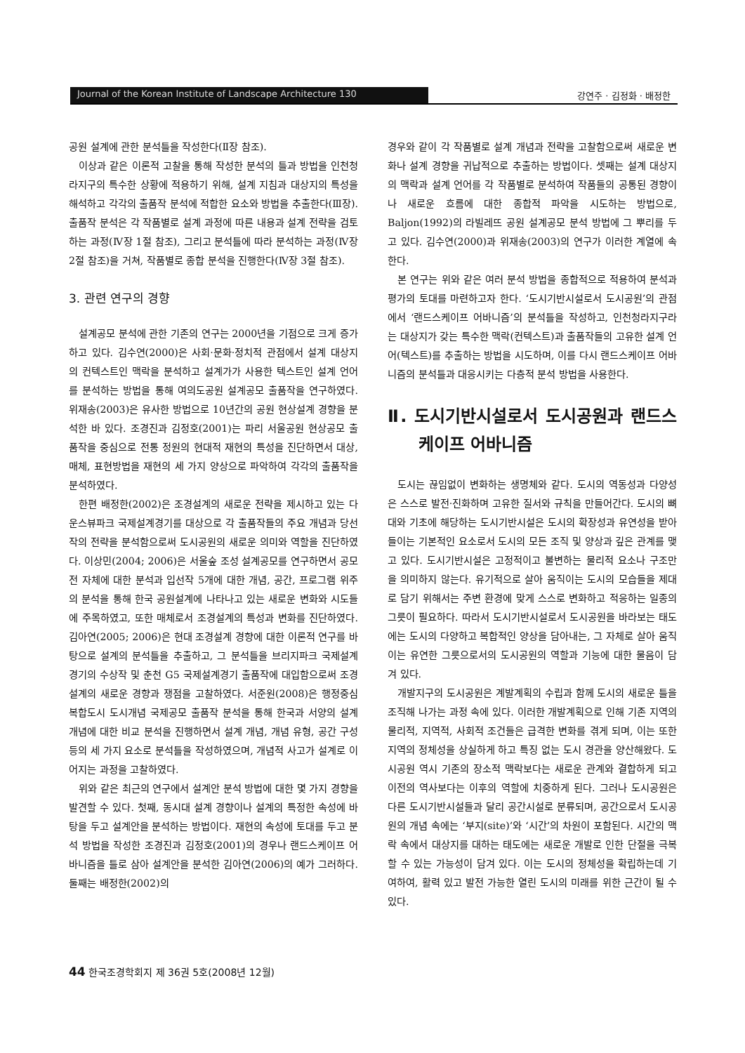Journal of the Korean Institute of Landscape Architecture 130 강연주 · 김정화 · 배정한
공원 설계에 관한 분석틀을 작성한다(Ⅱ장 참조).
이상과 같은 이론적 고찰을 통해 작성한 분석의 틀과 방법을 인천청라지구의 특수한 상황에 적용하기 위해, 설계 지침과 대상지의 특성을 해석하고 각각의 출품작 분석에 적합한 요소와 방법을 추출한다(Ⅲ장). 출품작 분석은 각 작품별로 설계 과정에 따른 내용과 설계 전략을 검토하는 과정(Ⅳ장 1절 참조), 그리고 분석틀에 따라 분석하는 과정(Ⅳ장 2절 참조)을 거쳐, 작품별로 종합 분석을 진행한다(Ⅳ장 3절 참조).
3. 관련 연구의 경향
설계공모 분석에 관한 기존의 연구는 2000년을 기점으로 크게 증가하고 있다. 김수연(2000)은 사회·문화·정치적 관점에서 설계 대상지의 컨텍스트인 맥락을 분석하고 설계가가 사용한 텍스트인 설계 언어를 분석하는 방법을 통해 여의도공원 설계공모 출품작을 연구하였다. 위재송(2003)은 유사한 방법으로 10년간의 공원 현상설계 경향을 분석한 바 있다. 조경진과 김정호(2001)는 파리 서울공원 현상공모 출품작을 중심으로 전통 정원의 현대적 재현의 특성을 진단하면서 대상, 매체, 표현방법을 재현의 세 가지 양상으로 파악하여 각각의 출품작을 분석하였다.
한편 배정한(2002)은 조경설계의 새로운 전략을 제시하고 있는 다운스뷰파크 국제설계경기를 대상으로 각 출품작들의 주요 개념과 당선작의 전략을 분석함으로써 도시공원의 새로운 의미와 역할을 진단하였다. 이상민(2004; 2006)은 서울숲 조성 설계공모를 연구하면서 공모전 자체에 대한 분석과 입선작 5개에 대한 개념, 공간, 프로그램 위주의 분석을 통해 한국 공원설계에 나타나고 있는 새로운 변화와 시도들에 주목하였고, 또한 매체로서 조경설계의 특성과 변화를 진단하였다. 김아연(2005; 2006)은 현대 조경설계 경향에 대한 이론적 연구를 바탕으로 설계의 분석틀을 추출하고, 그 분석틀을 브리지파크 국제설계경기의 수상작 및 춘천 G5 국제설계경기 출품작에 대입함으로써 조경설계의 새로운 경향과 쟁점을 고찰하였다. 서준원(2008)은 행정중심복합도시 도시개념 국제공모 출품작 분석을 통해 한국과 서양의 설계 개념에 대한 비교 분석을 진행하면서 설계 개념, 개념 유형, 공간 구성 등의 세 가지 요소로 분석틀을 작성하였으며, 개념적 사고가 설계로 이어지는 과정을 고찰하였다.
위와 같은 최근의 연구에서 설계안 분석 방법에 대한 몇 가지 경향을 발견할 수 있다. 첫째, 동시대 설계 경향이나 설계의 특정한 속성에 바탕을 두고 설계안을 분석하는 방법이다. 재현의 속성에 토대를 두고 분석 방법을 작성한 조경진과 김정호(2001)의 경우나 랜드스케이프 어바니즘을 틀로 삼아 설계안을 분석한 김아연(2006)의 예가 그러하다. 둘째는 배정한(2002)의
경우와 같이 각 작품별로 설계 개념과 전략을 고찰함으로써 새로운 변화나 설계 경향을 귀납적으로 추출하는 방법이다. 셋째는 설계 대상지의 맥락과 설계 언어를 각 작품별로 분석하여 작품들의 공통된 경향이나 새로운 흐름에 대한 종합적 파악을 시도하는 방법으로, Baljon(1992)의 라빌레뜨 공원 설계공모 분석 방법에 그 뿌리를 두고 있다. 김수연(2000)과 위재송(2003)의 연구가 이러한 계열에 속한다.
본 연구는 위와 같은 여러 분석 방법을 종합적으로 적용하여 분석과 평가의 토대를 마련하고자 한다. ‘도시기반시설로서 도시공원’의 관점에서 ‘랜드스케이프 어바니즘’의 분석틀을 작성하고, 인천청라지구라는 대상지가 갖는 특수한 맥락(컨텍스트)과 출품작들의 고유한 설계 언어(텍스트)를 추출하는 방법을 시도하며, 이를 다시 랜드스케이프 어바니즘의 분석틀과 대응시키는 다층적 분석 방법을 사용한다.
Ⅱ. 도시기반시설로서 도시공원과 랜드스케이프 어바니즘
도시는 끊임없이 변화하는 생명체와 같다. 도시의 역동성과 다양성은 스스로 발전·진화하며 고유한 질서와 규칙을 만들어간다. 도시의 뼈대와 기초에 해당하는 도시기반시설은 도시의 확장성과 유연성을 받아들이는 기본적인 요소로서 도시의 모든 조직 및 양상과 깊은 관계를 맺고 있다. 도시기반시설은 고정적이고 불변하는 물리적 요소나 구조만을 의미하지 않는다. 유기적으로 살아 움직이는 도시의 모습들을 제대로 담기 위해서는 주변 환경에 맞게 스스로 변화하고 적응하는 일종의 그릇이 필요하다. 따라서 도시기반시설로서 도시공원을 바라보는 태도에는 도시의 다양하고 복합적인 양상을 담아내는, 그 자체로 살아 움직이는 유연한 그릇으로서의 도시공원의 역할과 기능에 대한 물음이 담겨 있다.
개발지구의 도시공원은 계발계획의 수립과 함께 도시의 새로운 틀을 조직해 나가는 과정 속에 있다. 이러한 개발계획으로 인해 기존 지역의 물리적, 지역적, 사회적 조건들은 급격한 변화를 겪게 되며, 이는 또한 지역의 정체성을 상실하게 하고 특징 없는 도시 경관을 양산해왔다. 도시공원 역시 기존의 장소적 맥락보다는 새로운 관계와 결합하게 되고 이전의 역사보다는 이후의 역할에 치중하게 된다. 그러나 도시공원은 다른 도시기반시설들과 달리 공간시설로 분류되며, 공간으로서 도시공원의 개념 속에는 ‘부지(site)’와 ‘시간’의 차원이 포함된다. 시간의 맥락 속에서 대상지를 대하는 태도에는 새로운 개발로 인한 단절을 극복할 수 있는 가능성이 담겨 있다. 이는 도시의 정체성을 확립하는데 기여하여, 활력 있고 발전 가능한 열린 도시의 미래를 위한 근간이 될 수 있다.
44 한국조경학회지 제 36권 5호(2008년 12월)